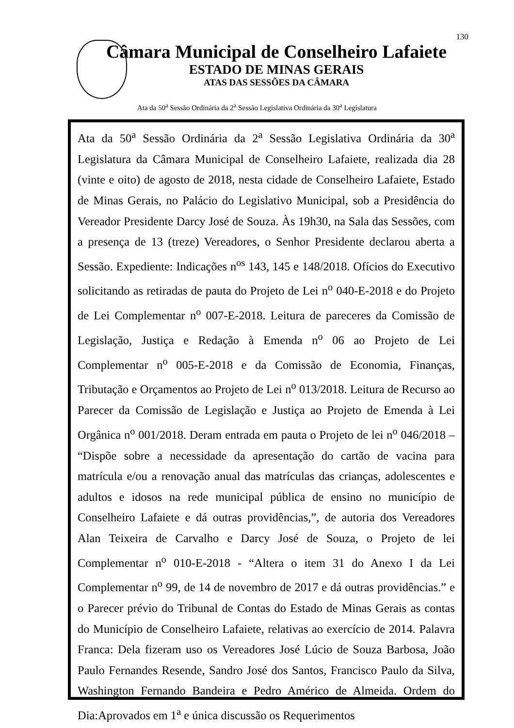130
Câmara Municipal de Conselheiro Lafaiete
ESTADO DE MINAS GERAIS
ATAS DAS SESSÕES DA CÂMARA
Ata da 50<sup>a</sup> Sessão Ordinária da 2<sup>a</sup> Sessão Legislativa Ordinária da 30<sup>a</sup> Legislatura
Ata da 50<sup>a</sup> Sessão Ordinária da 2<sup>a</sup> Sessão Legislativa Ordinária da 30<sup>a</sup> Legislatura da Câmara Municipal de Conselheiro Lafaiete, realizada dia 28 (vinte e oito) de agosto de 2018, nesta cidade de Conselheiro Lafaiete, Estado de Minas Gerais, no Palácio do Legislativo Municipal, sob a Presidência do Vereador Presidente Darcy José de Souza. Às 19h30, na Sala das Sessões, com a presença de 13 (treze) Vereadores, o Senhor Presidente declarou aberta a Sessão. Expediente: Indicações n<sup>os</sup> 143, 145 e 148/2018. Ofícios do Executivo solicitando as retiradas de pauta do Projeto de Lei n<sup>o</sup> 040-E-2018 e do Projeto de Lei Complementar n<sup>o</sup> 007-E-2018. Leitura de pareceres da Comissão de Legislação, Justiça e Redação à Emenda n<sup>o</sup> 06 ao Projeto de Lei Complementar n<sup>o</sup> 005-E-2018 e da Comissão de Economia, Finanças, Tributação e Orçamentos ao Projeto de Lei n<sup>o</sup> 013/2018. Leitura de Recurso ao Parecer da Comissão de Legislação e Justiça ao Projeto de Emenda à Lei Orgânica n<sup>o</sup> 001/2018. Deram entrada em pauta o Projeto de lei n<sup>o</sup> 046/2018 – “Dispõe sobre a necessidade da apresentação do cartão de vacina para matrícula e/ou a renovação anual das matrículas das crianças, adolescentes e adultos e idosos na rede municipal pública de ensino no município de Conselheiro Lafaiete e dá outras providências,”, de autoria dos Vereadores Alan Teixeira de Carvalho e Darcy José de Souza, o Projeto de lei Complementar n<sup>o</sup> 010-E-2018 - “Altera o item 31 do Anexo I da Lei Complementar n<sup>o</sup> 99, de 14 de novembro de 2017 e dá outras providências.” e o Parecer prévio do Tribunal de Contas do Estado de Minas Gerais as contas do Município de Conselheiro Lafaiete, relativas ao exercício de 2014. Palavra Franca: Dela fizeram uso os Vereadores José Lúcio de Souza Barbosa, João Paulo Fernandes Resende, Sandro José dos Santos, Francisco Paulo da Silva, Washington Fernando Bandeira e Pedro Américo de Almeida. Ordem do Dia:Aprovados em 1<sup>a</sup> e única discussão os Requerimentos